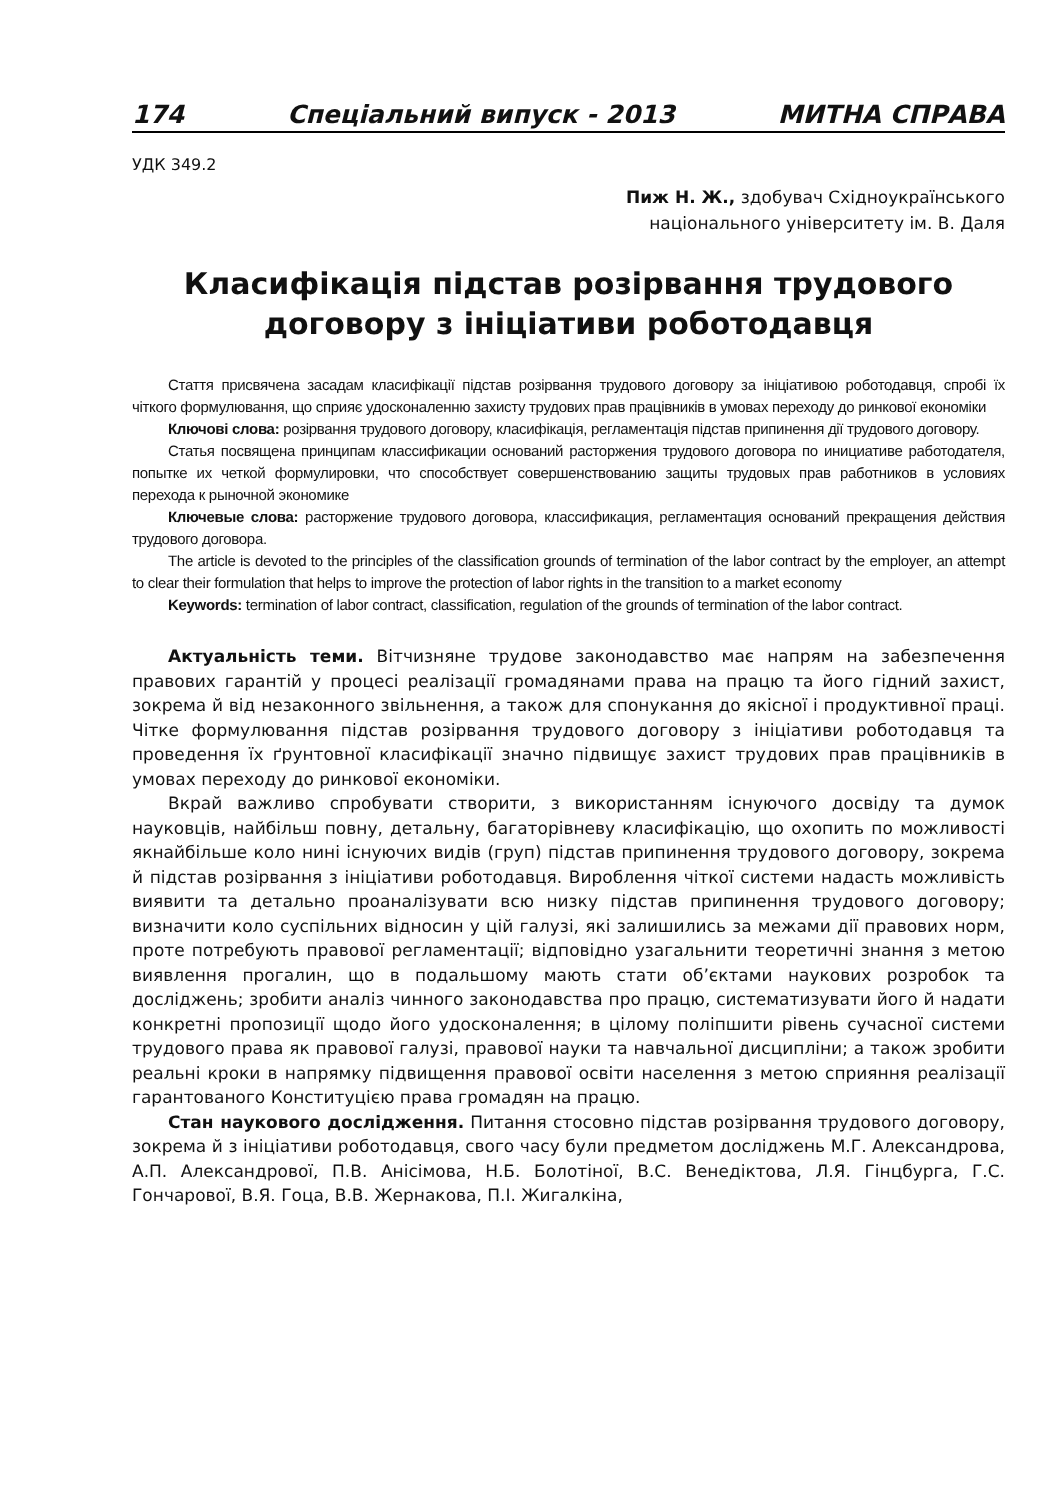174 Спеціальний випуск - 2013 МИТНА СПРАВА
УДК 349.2
Пиж Н. Ж., здобувач Східноукраїнського
національного університету ім. В. Даля
Класифікація підстав розірвання трудового договору з ініціативи роботодавця
Стаття присвячена засадам класифікації підстав розірвання трудового договору за ініціативою роботодавця, спробі їх чіткого формулювання, що сприяє удосконаленню захисту трудових прав працівників в умовах переходу до ринкової економіки
Ключові слова: розірвання трудового договору, класифікація, регламентація підстав припинення дії трудового договору.
Статья посвящена принципам классификации оснований расторжения трудового договора по инициативе работодателя, попытке их четкой формулировки, что способствует совершенствованию защиты трудовых прав работников в условиях перехода к рыночной экономике
Ключевые слова: расторжение трудового договора, классификация, регламентация оснований прекращения действия трудового договора.
The article is devoted to the principles of the classification grounds of termination of the labor contract by the employer, an attempt to clear their formulation that helps to improve the protection of labor rights in the transition to a market economy
Keywords: termination of labor contract, classification, regulation of the grounds of termination of the labor contract.
Актуальність теми. Вітчизняне трудове законодавство має напрям на забезпечення правових гарантій у процесі реалізації громадянами права на працю та його гідний захист, зокрема й від незаконного звільнення, а також для спонукання до якісної і продуктивної праці. Чітке формулювання підстав розірвання трудового договору з ініціативи роботодавця та проведення їх ґрунтовної класифікації значно підвищує захист трудових прав працівників в умовах переходу до ринкової економіки.
Вкрай важливо спробувати створити, з використанням існуючого досвіду та думок науковців, найбільш повну, детальну, багаторівневу класифікацію, що охопить по можливості якнайбільше коло нині існуючих видів (груп) підстав припинення трудового договору, зокрема й підстав розірвання з ініціативи роботодавця. Вироблення чіткої системи надасть можливість виявити та детально проаналізувати всю низку підстав припинення трудового договору; визначити коло суспільних відносин у цій галузі, які залишились за межами дії правових норм, проте потребують правової регламентації; відповідно узагальнити теоретичні знання з метою виявлення прогалин, що в подальшому мають стати об’єктами наукових розробок та досліджень; зробити аналіз чинного законодавства про працю, систематизувати його й надати конкретні пропозиції щодо його удосконалення; в цілому поліпшити рівень сучасної системи трудового права як правової галузі, правової науки та навчальної дисципліни; а також зробити реальні кроки в напрямку підвищення правової освіти населення з метою сприяння реалізації гарантованого Конституцією права громадян на працю.
Стан наукового дослідження. Питання стосовно підстав розірвання трудового договору, зокрема й з ініціативи роботодавця, свого часу були предметом досліджень М.Г. Александрова, А.П. Александрової, П.В. Анісімова, Н.Б. Болотіної, В.С. Венедіктова, Л.Я. Гінцбурга, Г.С. Гончарової, В.Я. Гоца, В.В. Жернакова, П.І. Жигалкіна,